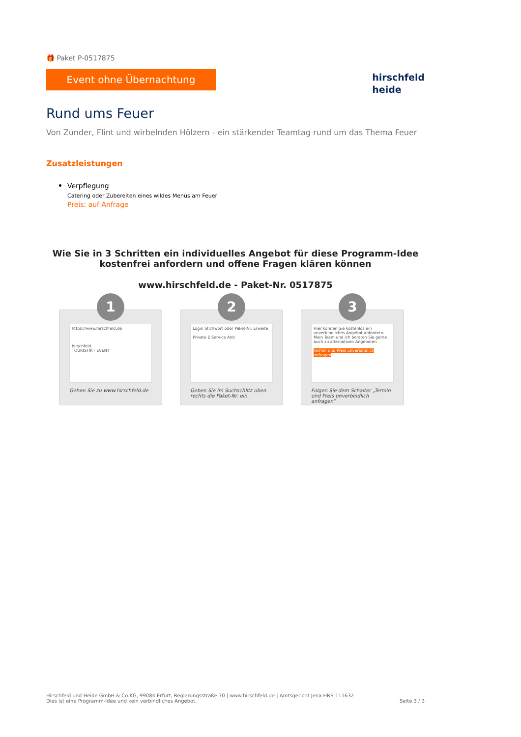🎁 Paket P-0517875
Event ohne Übernachtung
hirschfeld
heide
Rund ums Feuer
Von Zunder, Flint und wirbelnden Hölzern - ein stärkender Teamtag rund um das Thema Feuer
Zusatzleistungen
Verpflegung
Catering oder Zubereiten eines wildes Menüs am Feuer
Preis: auf Anfrage
Wie Sie in 3 Schritten ein individuelles Angebot für diese Programm-Idee kostenfrei anfordern und offene Fragen klären können
www.hirschfeld.de - Paket-Nr. 0517875
1
https://www.hirschfeld.de
hirschfeld
TOURISTIK · EVENT
Gehen Sie zu www.hirschfeld.de
2
Login Stichwort oder Paket-Nr. Erweite
Private E Service Anb
Geben Sie im Suchschlitz oben rechts die Paket-Nr. ein.
3
Hier können Sie kostenlos ein unverbindliches Angebot anfordern.
Mein Team und ich beraten Sie gerne auch zu alternativen Angeboten
Termin und Preis unverbindlich anfragen
Folgen Sie dem Schalter „Termin und Preis unverbindlich anfragen“
Hirschfeld und Heide GmbH & Co.KG, 99084 Erfurt, Regierungsstraße 70 | www.hirschfeld.de | Amtsgericht Jena HRB 111632
Dies ist eine Programm-Idee und kein verbindliches Angebot.
Seite 3 / 3